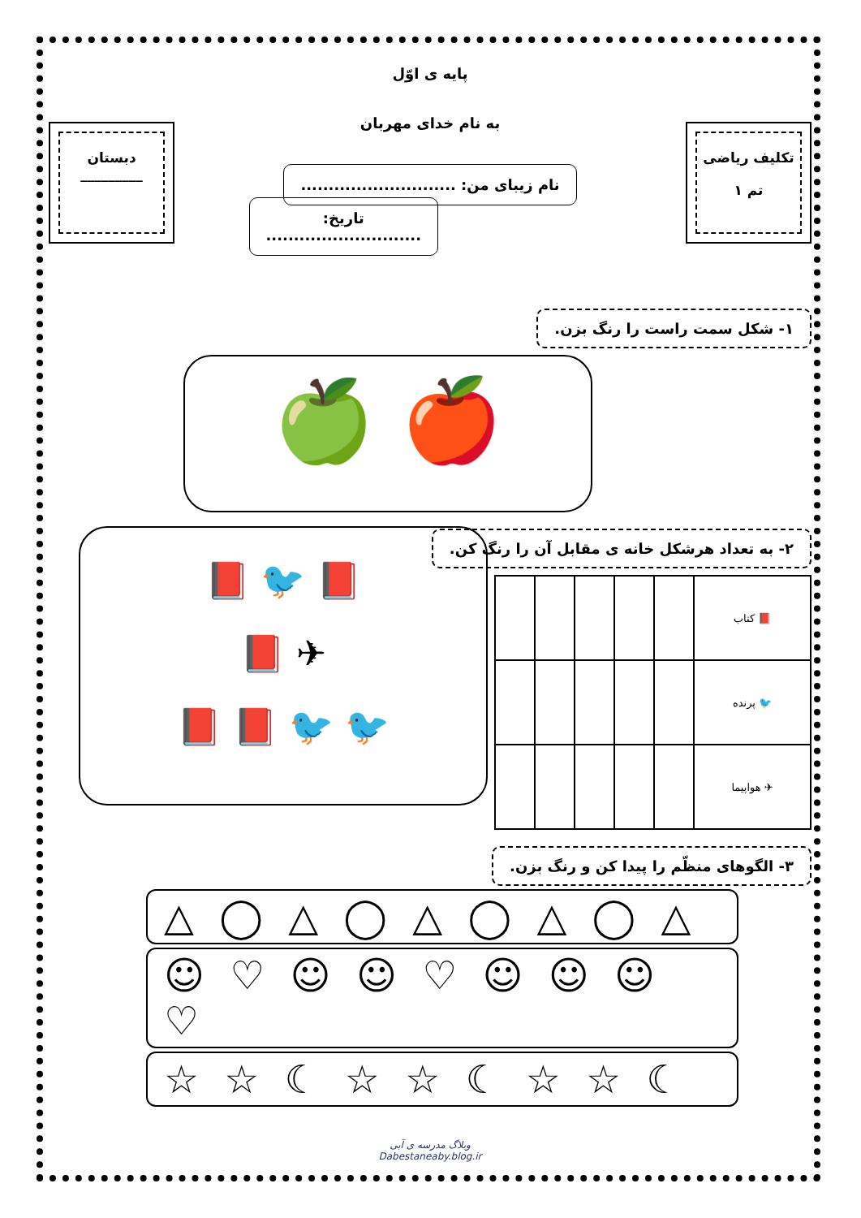تکلیف ریاضی
تم ۱
پایه ی اوّل
به نام خدای مهربان
نام زیبای من: ............................
تاریخ: ............................
دبستان
_________
۱- شکل سمت راست را رنگ بزن.
🍎 🍏
۲- به تعداد هرشکل خانه ی مقابل آن را رنگ کن.
| 📕 کتاب | | | | | |
| 🐦 پرنده | | | | | |
| ✈ هواپیما | | | | | |
📕 🐦 📕
✈ 📕
🐦 🐦 📕 📕
۳- الگوهای منظّم را پیدا کن و رنگ بزن.
△ ◯ △ ◯ △ ◯ △ ◯ △
☺ ♡ ☺ ☺ ♡ ☺ ☺ ☺ ♡
☆ ☆ ☾ ☆ ☆ ☾ ☆ ☆ ☾
وبلاگ مدرسه ی آبی
Dabestaneaby.blog.ir